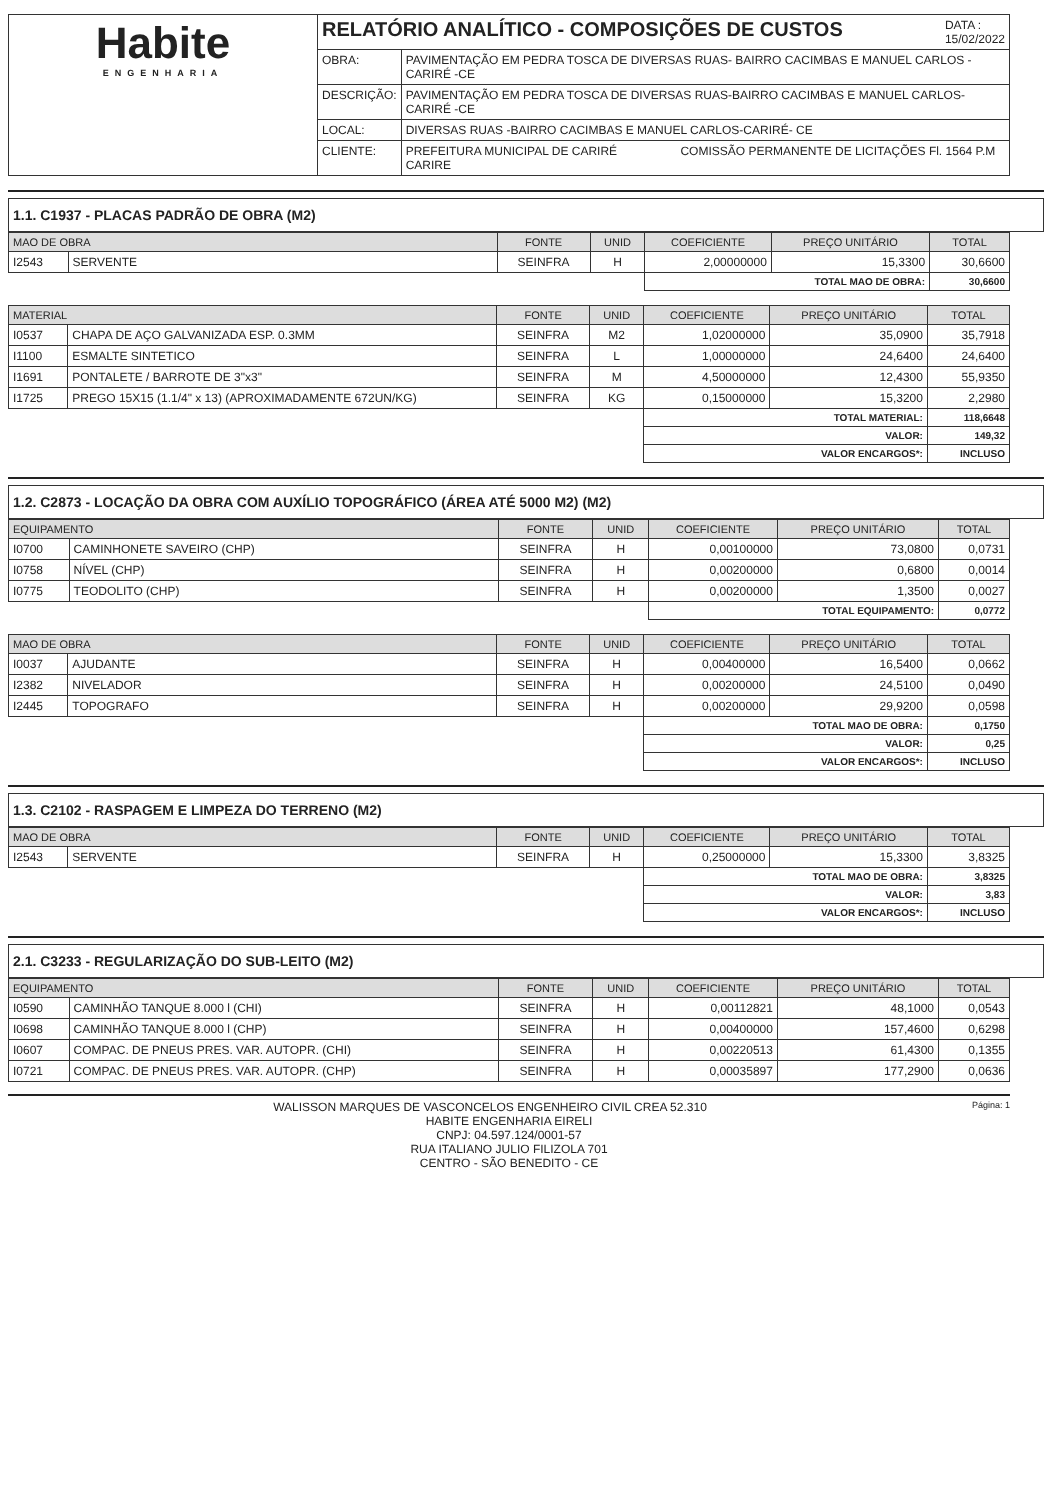| Habite ENGENHARIA | RELATÓRIO ANALÍTICO - COMPOSIÇÕES DE CUSTOS DATA : 15/02/2022 | |
| | OBRA: | PAVIMENTAÇÃO EM PEDRA TOSCA DE DIVERSAS RUAS- BAIRRO CACIMBAS E MANUEL CARLOS -CARIRÉ -CE |
| | DESCRIÇÃO: | PAVIMENTAÇÃO EM PEDRA TOSCA DE DIVERSAS RUAS-BAIRRO CACIMBAS E MANUEL CARLOS- CARIRÉ -CE |
| | LOCAL: | DIVERSAS RUAS -BAIRRO CACIMBAS E MANUEL CARLOS-CARIRÉ- CE |
| | CLIENTE: | PREFEITURA MUNICIPAL DE CARIRÉ COMISSÃO PERMANENTE DE LICITAÇÕES Fl. 1564 P.M CARIRE |
1.1. C1937 - PLACAS PADRÃO DE OBRA (M2)
| MAO DE OBRA | | FONTE | UNID | COEFICIENTE | PREÇO UNITÁRIO | TOTAL |
| --- | --- | --- | --- | --- | --- | --- |
| I2543 | SERVENTE | SEINFRA | H | 2,00000000 | 15,3300 | 30,6600 |
| | | | | TOTAL MAO DE OBRA: | | 30,6600 |
| MATERIAL | | FONTE | UNID | COEFICIENTE | PREÇO UNITÁRIO | TOTAL |
| --- | --- | --- | --- | --- | --- | --- |
| I0537 | CHAPA DE AÇO GALVANIZADA ESP. 0.3MM | SEINFRA | M2 | 1,02000000 | 35,0900 | 35,7918 |
| I1100 | ESMALTE SINTETICO | SEINFRA | L | 1,00000000 | 24,6400 | 24,6400 |
| I1691 | PONTALETE / BARROTE DE 3"x3" | SEINFRA | M | 4,50000000 | 12,4300 | 55,9350 |
| I1725 | PREGO 15X15 (1.1/4" x 13) (APROXIMADAMENTE 672UN/KG) | SEINFRA | KG | 0,15000000 | 15,3200 | 2,2980 |
| | | | | TOTAL MATERIAL: | | 118,6648 |
| | | | | VALOR: | | 149,32 |
| | | | | VALOR ENCARGOS*: | | INCLUSO |
1.2. C2873 - LOCAÇÃO DA OBRA COM AUXÍLIO TOPOGRÁFICO (ÁREA ATÉ 5000 M2) (M2)
| EQUIPAMENTO | | FONTE | UNID | COEFICIENTE | PREÇO UNITÁRIO | TOTAL |
| --- | --- | --- | --- | --- | --- | --- |
| I0700 | CAMINHONETE SAVEIRO (CHP) | SEINFRA | H | 0,00100000 | 73,0800 | 0,0731 |
| I0758 | NÍVEL (CHP) | SEINFRA | H | 0,00200000 | 0,6800 | 0,0014 |
| I0775 | TEODOLITO (CHP) | SEINFRA | H | 0,00200000 | 1,3500 | 0,0027 |
| | | | | TOTAL EQUIPAMENTO: | | 0,0772 |
| MAO DE OBRA | | FONTE | UNID | COEFICIENTE | PREÇO UNITÁRIO | TOTAL |
| --- | --- | --- | --- | --- | --- | --- |
| I0037 | AJUDANTE | SEINFRA | H | 0,00400000 | 16,5400 | 0,0662 |
| I2382 | NIVELADOR | SEINFRA | H | 0,00200000 | 24,5100 | 0,0490 |
| I2445 | TOPOGRAFO | SEINFRA | H | 0,00200000 | 29,9200 | 0,0598 |
| | | | | TOTAL MAO DE OBRA: | | 0,1750 |
| | | | | VALOR: | | 0,25 |
| | | | | VALOR ENCARGOS*: | | INCLUSO |
1.3. C2102 - RASPAGEM E LIMPEZA DO TERRENO (M2)
| MAO DE OBRA | | FONTE | UNID | COEFICIENTE | PREÇO UNITÁRIO | TOTAL |
| --- | --- | --- | --- | --- | --- | --- |
| I2543 | SERVENTE | SEINFRA | H | 0,25000000 | 15,3300 | 3,8325 |
| | | | | TOTAL MAO DE OBRA: | | 3,8325 |
| | | | | VALOR: | | 3,83 |
| | | | | VALOR ENCARGOS*: | | INCLUSO |
2.1. C3233 - REGULARIZAÇÃO DO SUB-LEITO (M2)
| EQUIPAMENTO | | FONTE | UNID | COEFICIENTE | PREÇO UNITÁRIO | TOTAL |
| --- | --- | --- | --- | --- | --- | --- |
| I0590 | CAMINHÃO TANQUE 8.000 l (CHI) | SEINFRA | H | 0,00112821 | 48,1000 | 0,0543 |
| I0698 | CAMINHÃO TANQUE 8.000 l (CHP) | SEINFRA | H | 0,00400000 | 157,4600 | 0,6298 |
| I0607 | COMPAC. DE PNEUS PRES. VAR. AUTOPR. (CHI) | SEINFRA | H | 0,00220513 | 61,4300 | 0,1355 |
| I0721 | COMPAC. DE PNEUS PRES. VAR. AUTOPR. (CHP) | SEINFRA | H | 0,00035897 | 177,2900 | 0,0636 |
Página: 1
WALISSON MARQUES DE VASCONCELOS ENGENHEIRO CIVIL CREA 52.310
HABITE ENGENHARIA EIRELI
CNPJ: 04.597.124/0001-57
RUA ITALIANO JULIO FILIZOLA 701
CENTRO - SÃO BENEDITO - CE